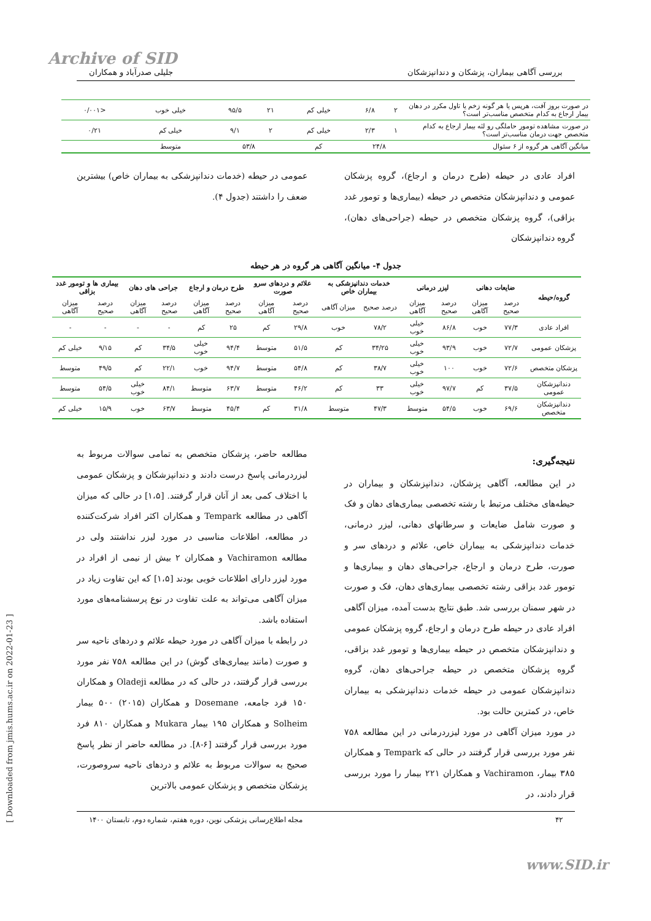Archive of SID
[ Downloaded from jmis.hums.ac.ir on 2022-01-23 ]
بررسی آگاهی بیماران، پزشکان و دندانپزشکان جلیلی صدرآباد و همکاران
| در صورت بروز آفت، هرپس یا هر گونه زخم یا تاول مکرر در دهان بیمار ارجاع به کدام متخصص مناسب‌تر است؟ | ۲ | ۶/۸ | خیلی کم | ۲۱ | ۹۵/۵ | خیلی خوب | <۰/۰۰۱ |
| در صورت مشاهده تومور حاملگی رو لثه بیمار ارجاع به کدام متخصص جهت درمان مناسب‌تر است؟ | ۱ | ۲/۳ | خیلی کم | ۲ | ۹/۱ | خیلی کم | ۰/۲۱ |
| میانگین آگاهی هر گروه از ۶ سئوال | ۲۴/۸ | | کم | ۵۳/۸ | | متوسط | |
افراد عادی در حیطه (طرح درمان و ارجاع)، گروه پزشکان عمومی و دندانپزشکان متخصص در حیطه (بیماری‌ها و تومور غدد بزاقی)، گروه پزشکان متخصص در حیطه (جراحی‌های دهان)، گروه دندانپزشکان
عمومی در حیطه (خدمات دندانپزشکی به بیماران خاص) بیشترین ضعف را داشتند (جدول ۴).
جدول ۴- میانگین آگاهی هر گروه در هر حیطه
| گروه/حیطه | ضایعات دهانی | | لیزر درمانی | | خدمات دندانپزشکی به بیماران خاص | | علائم و دردهای سرو صورت | | طرح درمان و ارجاع | | جراحی های دهان | | بیماری ها و تومور غدد بزاقی | |
| --- | --- | --- | --- | --- | --- | --- | --- | --- | --- | --- | --- | --- | --- | --- |
| | درصد صحیح | میزان آگاهی | درصد صحیح | میزان آگاهی | درصد صحیح | میزان آگاهی | درصد صحیح | میزان آگاهی | درصد صحیح | میزان آگاهی | درصد صحیح | میزان آگاهی | درصد صحیح | میزان آگاهی |
| افراد عادی | ۷۷/۳ | خوب | ۸۶/۸ | خیلی خوب | ۷۸/۲ | خوب | ۲۹/۸ | کم | ۲۵ | کم | - | - | - | - |
| پزشکان عمومی | ۷۲/۷ | خوب | ۹۳/۹ | خیلی خوب | ۳۴/۲۵ | کم | ۵۱/۵ | متوسط | ۹۴/۴ | خیلی خوب | ۳۴/۵ | کم | ۹/۱۵ | خیلی کم |
| پزشکان متخصص | ۷۲/۶ | خوب | ۱۰۰ | خیلی خوب | ۳۸/۷ | کم | ۵۴/۸ | متوسط | ۹۴/۷ | خوب | ۲۲/۱ | کم | ۴۹/۵ | متوسط |
| دندانپزشکان عمومی | ۳۷/۵ | کم | ۹۷/۷ | خیلی خوب | ۳۳ | کم | ۴۶/۲ | متوسط | ۶۳/۷ | متوسط | ۸۴/۱ | خیلی خوب | ۵۴/۵ | متوسط |
| دندانپزشکان متخصص | ۶۹/۶ | خوب | ۵۴/۵ | متوسط | ۴۷/۳ | متوسط | ۳۱/۸ | کم | ۴۵/۴ | متوسط | ۶۳/۷ | خوب | ۱۵/۹ | خیلی کم |
نتیجه‌گیری:
در این مطالعه، آگاهی پزشکان، دندانپزشکان و بیماران در حیطه‌های مختلف مرتبط با رشته تخصصی بیماری‌های دهان و فک و صورت شامل ضایعات و سرطانهای دهانی، لیزر درمانی، خدمات دندانپزشکی به بیماران خاص، علائم و دردهای سر و صورت، طرح درمان و ارجاع، جراحی‌های دهان و بیماری‌ها و تومور غدد بزاقی رشته تخصصی بیماری‌های دهان، فک و صورت در شهر سمنان بررسی شد. طبق نتایج بدست آمده، میزان آگاهی افراد عادی در حیطه طرح درمان و ارجاع، گروه پزشکان عمومی و دندانپزشکان متخصص در حیطه بیماری‌ها و تومور غدد بزاقی، گروه پزشکان متخصص در حیطه جراحی‌های دهان، گروه دندانپزشکان عمومی در حیطه خدمات دندانپزشکی به بیماران خاص، در کمترین حالت بود.
در مورد میزان آگاهی در مورد لیزردرمانی در این مطالعه ۷۵۸ نفر مورد بررسی قرار گرفتند در حالی که Tempark و همکاران ۳۸۵ بیمار، Vachiramon و همکاران ۲۲۱ بیمار را مورد بررسی قرار دادند، در
مطالعه حاضر، پزشکان متخصص به تمامی سوالات مربوط به لیزردرمانی پاسخ درست دادند و دندانپزشکان و پزشکان عمومی با اختلاف کمی بعد از آنان قرار گرفتند. [۱،۵] در حالی که میزان آگاهی در مطالعه Tempark و همکاران اکثر افراد شرکت‌کننده در مطالعه، اطلاعات مناسبی در مورد لیزر نداشتند ولی در مطالعه Vachiramon و همکاران ۲ بیش از نیمی از افراد در مورد لیزر دارای اطلاعات خوبی بودند [۱،۵] که این تفاوت زیاد در میزان آگاهی می‌تواند به علت تفاوت در نوع پرسشنامه‌های مورد استفاده باشد.
در رابطه با میزان آگاهی در مورد حیطه علائم و دردهای ناحیه سر و صورت (مانند بیماری‌های گوش) در این مطالعه ۷۵۸ نفر مورد بررسی قرار گرفتند، در حالی که در مطالعه Oladeji و همکاران ۱۵۰ فرد جامعه، Dosemane و همکاران (۲۰۱۵) ۵۰۰ بیمار Solheim و همکاران ۱۹۵ بیمار Mukara و همکاران ۸۱۰ فرد مورد بررسی قرار گرفتند [۶-۸]. در مطالعه حاضر از نظر پاسخ صحیح به سوالات مربوط به علائم و دردهای ناحیه سروصورت، پزشکان متخصص و پزشکان عمومی بالاترین
۴۲ مجله اطلاع‌رسانی پزشکی نوین، دوره هفتم، شماره دوم، تابستان ۱۴۰۰
www.SID.ir